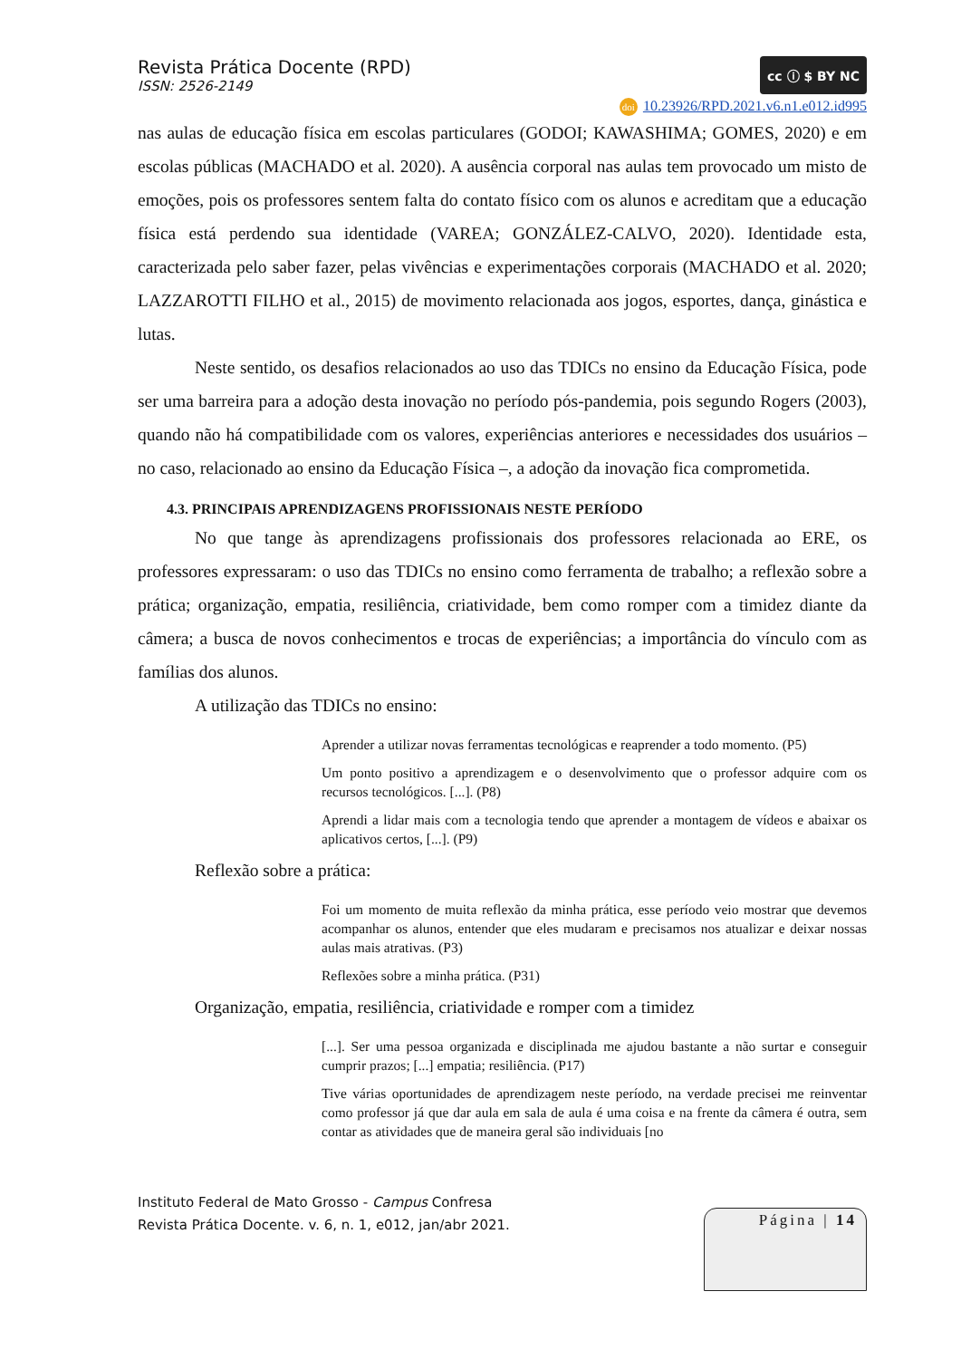Revista Prática Docente (RPD)
ISSN: 2526-2149
cc ⓘ $ BY NC
doi 10.23926/RPD.2021.v6.n1.e012.id995
nas aulas de educação física em escolas particulares (GODOI; KAWASHIMA; GOMES, 2020) e em escolas públicas (MACHADO et al. 2020). A ausência corporal nas aulas tem provocado um misto de emoções, pois os professores sentem falta do contato físico com os alunos e acreditam que a educação física está perdendo sua identidade (VAREA; GONZÁLEZ-CALVO, 2020). Identidade esta, caracterizada pelo saber fazer, pelas vivências e experimentações corporais (MACHADO et al. 2020; LAZZAROTTI FILHO et al., 2015) de movimento relacionada aos jogos, esportes, dança, ginástica e lutas.
Neste sentido, os desafios relacionados ao uso das TDICs no ensino da Educação Física, pode ser uma barreira para a adoção desta inovação no período pós-pandemia, pois segundo Rogers (2003), quando não há compatibilidade com os valores, experiências anteriores e necessidades dos usuários – no caso, relacionado ao ensino da Educação Física –, a adoção da inovação fica comprometida.
4.3. PRINCIPAIS APRENDIZAGENS PROFISSIONAIS NESTE PERÍODO
No que tange às aprendizagens profissionais dos professores relacionada ao ERE, os professores expressaram: o uso das TDICs no ensino como ferramenta de trabalho; a reflexão sobre a prática; organização, empatia, resiliência, criatividade, bem como romper com a timidez diante da câmera; a busca de novos conhecimentos e trocas de experiências; a importância do vínculo com as famílias dos alunos.
A utilização das TDICs no ensino:
Aprender a utilizar novas ferramentas tecnológicas e reaprender a todo momento. (P5)
Um ponto positivo a aprendizagem e o desenvolvimento que o professor adquire com os recursos tecnológicos. [...]. (P8)
Aprendi a lidar mais com a tecnologia tendo que aprender a montagem de vídeos e abaixar os aplicativos certos, [...]. (P9)
Reflexão sobre a prática:
Foi um momento de muita reflexão da minha prática, esse período veio mostrar que devemos acompanhar os alunos, entender que eles mudaram e precisamos nos atualizar e deixar nossas aulas mais atrativas. (P3)
Reflexões sobre a minha prática. (P31)
Organização, empatia, resiliência, criatividade e romper com a timidez
[...]. Ser uma pessoa organizada e disciplinada me ajudou bastante a não surtar e conseguir cumprir prazos; [...] empatia; resiliência. (P17)
Tive várias oportunidades de aprendizagem neste período, na verdade precisei me reinventar como professor já que dar aula em sala de aula é uma coisa e na frente da câmera é outra, sem contar as atividades que de maneira geral são individuais [no
Instituto Federal de Mato Grosso - Campus Confresa
Revista Prática Docente. v. 6, n. 1, e012, jan/abr 2021.
Página | 14